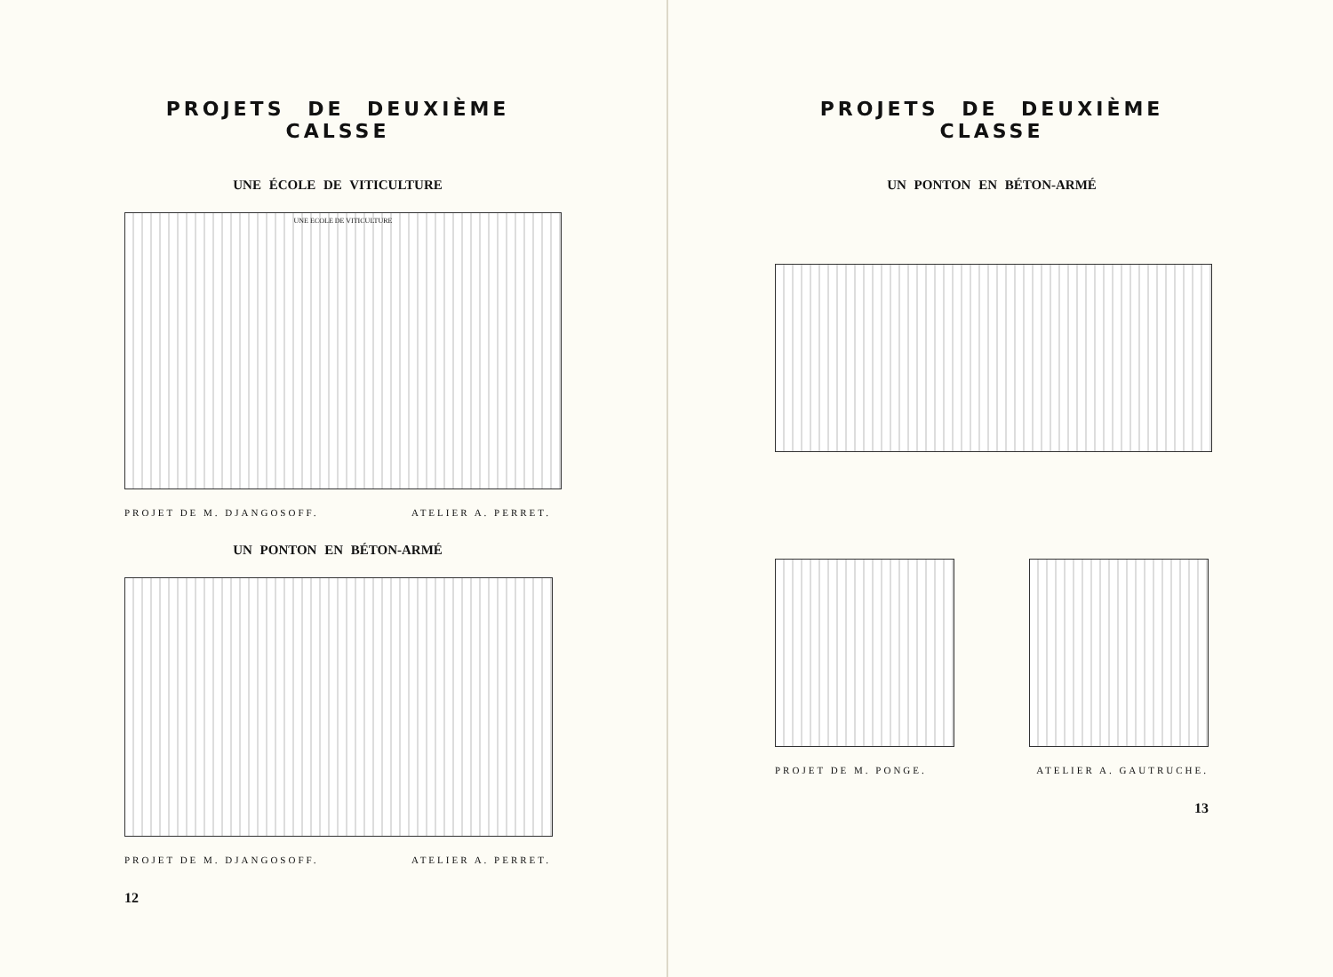PROJETS DE DEUXIÈME CALSSE
UNE ÉCOLE DE VITICULTURE
UNE ECOLE DE VITICULTURE
PROJET DE M. DJANGOSOFF. ATELIER A. PERRET.
UN PONTON EN BÉTON-ARMÉ
PROJET DE M. DJANGOSOFF. ATELIER A. PERRET.
12
PROJETS DE DEUXIÈME CLASSE
UN PONTON EN BÉTON-ARMÉ
PROJET DE M. PONGE. ATELIER A. GAUTRUCHE.
13